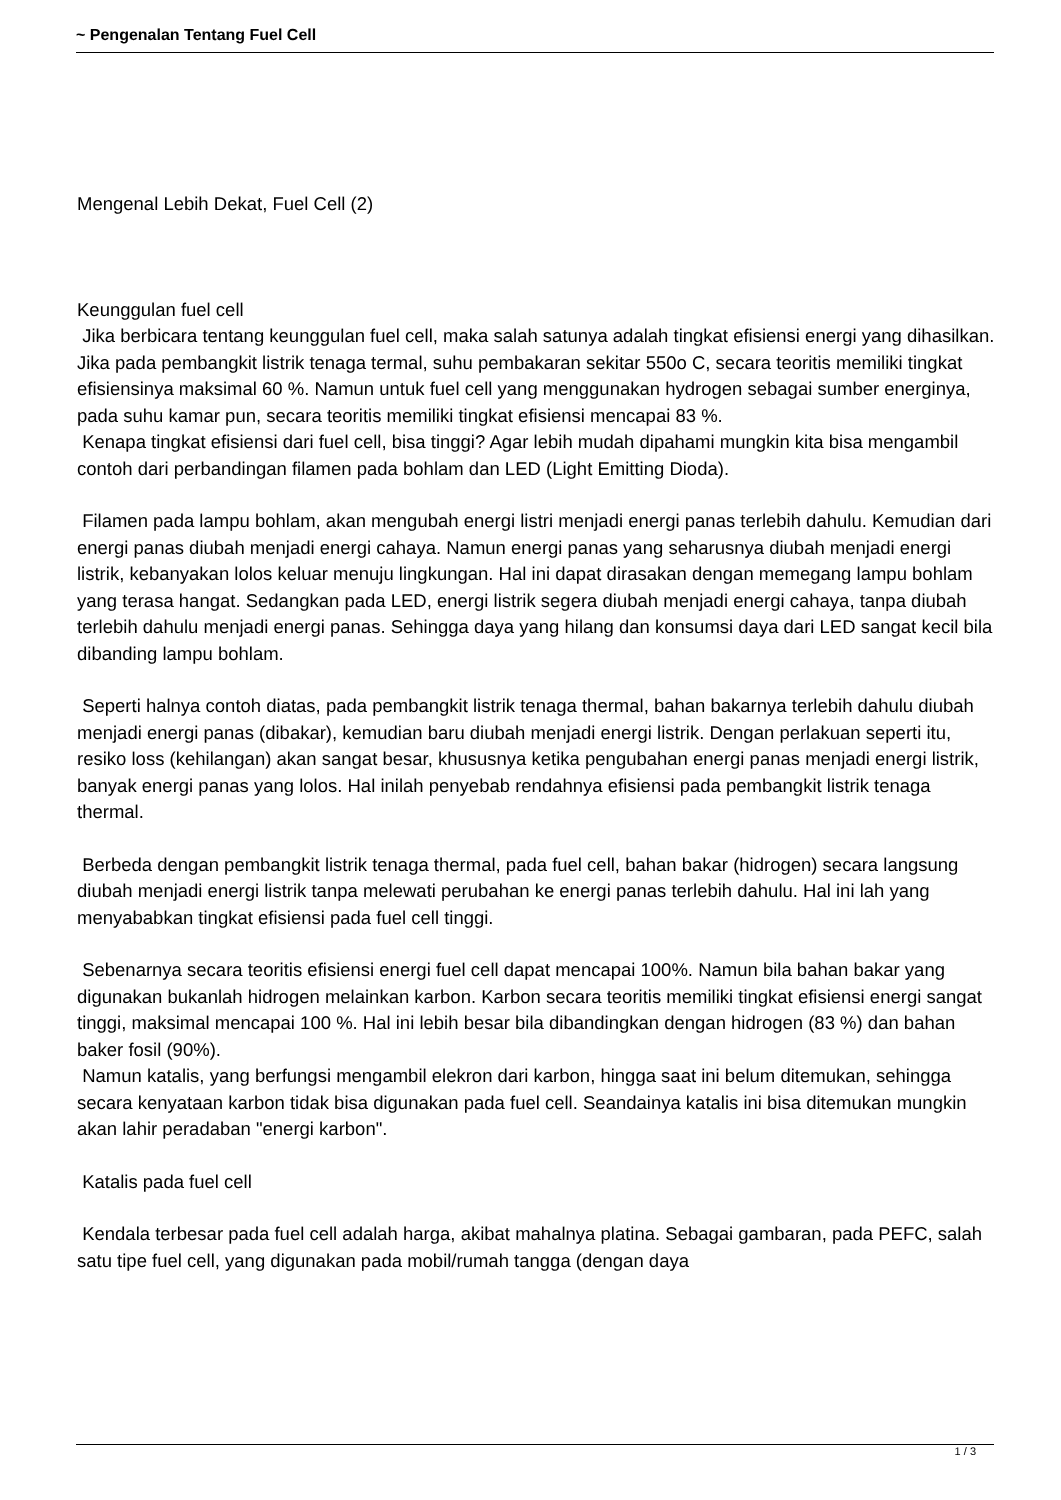~ Pengenalan Tentang Fuel Cell
Mengenal Lebih Dekat, Fuel Cell (2)
Keunggulan fuel cell
Jika berbicara tentang keunggulan fuel cell, maka salah satunya adalah tingkat efisiensi energi yang dihasilkan. Jika pada pembangkit listrik tenaga termal, suhu pembakaran sekitar 550o C, secara teoritis memiliki tingkat efisiensinya maksimal 60 %. Namun untuk fuel cell yang menggunakan hydrogen sebagai sumber energinya, pada suhu kamar pun, secara teoritis memiliki tingkat efisiensi mencapai 83 %.
Kenapa tingkat efisiensi dari fuel cell, bisa tinggi? Agar lebih mudah dipahami mungkin kita bisa mengambil contoh dari perbandingan filamen pada bohlam dan LED (Light Emitting Dioda).
Filamen pada lampu bohlam, akan mengubah energi listri menjadi energi panas terlebih dahulu. Kemudian dari energi panas diubah menjadi energi cahaya. Namun energi panas yang seharusnya diubah menjadi energi listrik, kebanyakan lolos keluar menuju lingkungan. Hal ini dapat dirasakan dengan memegang lampu bohlam yang terasa hangat. Sedangkan pada LED, energi listrik segera diubah menjadi energi cahaya, tanpa diubah terlebih dahulu menjadi energi panas. Sehingga daya yang hilang dan konsumsi daya dari LED sangat kecil bila dibanding lampu bohlam.
Seperti halnya contoh diatas, pada pembangkit listrik tenaga thermal, bahan bakarnya terlebih dahulu diubah menjadi energi panas (dibakar), kemudian baru diubah menjadi energi listrik. Dengan perlakuan seperti itu, resiko loss (kehilangan) akan sangat besar, khususnya ketika pengubahan energi panas menjadi energi listrik, banyak energi panas yang lolos. Hal inilah penyebab rendahnya efisiensi pada pembangkit listrik tenaga thermal.
Berbeda dengan pembangkit listrik tenaga thermal, pada fuel cell, bahan bakar (hidrogen) secara langsung diubah menjadi energi listrik tanpa melewati perubahan ke energi panas terlebih dahulu. Hal ini lah yang menyababkan tingkat efisiensi pada fuel cell tinggi.
Sebenarnya secara teoritis efisiensi energi fuel cell dapat mencapai 100%. Namun bila bahan bakar yang digunakan bukanlah hidrogen melainkan karbon. Karbon secara teoritis memiliki tingkat efisiensi energi sangat tinggi, maksimal mencapai 100 %. Hal ini lebih besar bila dibandingkan dengan hidrogen (83 %) dan bahan baker fosil (90%).
Namun katalis, yang berfungsi mengambil elekron dari karbon, hingga saat ini belum ditemukan, sehingga secara kenyataan karbon tidak bisa digunakan pada fuel cell. Seandainya katalis ini bisa ditemukan mungkin akan lahir peradaban "energi karbon".
Katalis pada fuel cell
Kendala terbesar pada fuel cell adalah harga, akibat mahalnya platina. Sebagai gambaran, pada PEFC, salah satu tipe fuel cell, yang digunakan pada mobil/rumah tangga (dengan daya
1 / 3